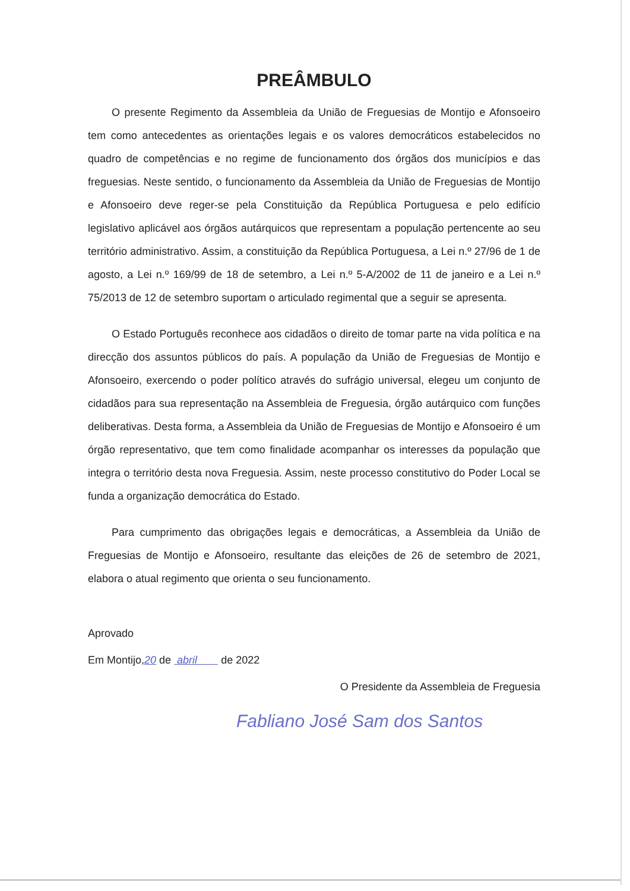PREÂMBULO
O presente Regimento da Assembleia da União de Freguesias de Montijo e Afonsoeiro tem como antecedentes as orientações legais e os valores democráticos estabelecidos no quadro de competências e no regime de funcionamento dos órgãos dos municípios e das freguesias. Neste sentido, o funcionamento da Assembleia da União de Freguesias de Montijo e Afonsoeiro deve reger-se pela Constituição da República Portuguesa e pelo edifício legislativo aplicável aos órgãos autárquicos que representam a população pertencente ao seu território administrativo. Assim, a constituição da República Portuguesa, a Lei n.º 27/96 de 1 de agosto, a Lei n.º 169/99 de 18 de setembro, a Lei n.º 5-A/2002 de 11 de janeiro e a Lei n.º 75/2013 de 12 de setembro suportam o articulado regimental que a seguir se apresenta.
O Estado Português reconhece aos cidadãos o direito de tomar parte na vida política e na direcção dos assuntos públicos do país. A população da União de Freguesias de Montijo e Afonsoeiro, exercendo o poder político através do sufrágio universal, elegeu um conjunto de cidadãos para sua representação na Assembleia de Freguesia, órgão autárquico com funções deliberativas. Desta forma, a Assembleia da União de Freguesias de Montijo e Afonsoeiro é um órgão representativo, que tem como finalidade acompanhar os interesses da população que integra o território desta nova Freguesia. Assim, neste processo constitutivo do Poder Local se funda a organização democrática do Estado.
Para cumprimento das obrigações legais e democráticas, a Assembleia da União de Freguesias de Montijo e Afonsoeiro, resultante das eleições de 26 de setembro de 2021, elabora o atual regimento que orienta o seu funcionamento.
Aprovado
Em Montijo,20 de abril de 2022
O Presidente da Assembleia de Freguesia
Fabliano José Sam dos Santos